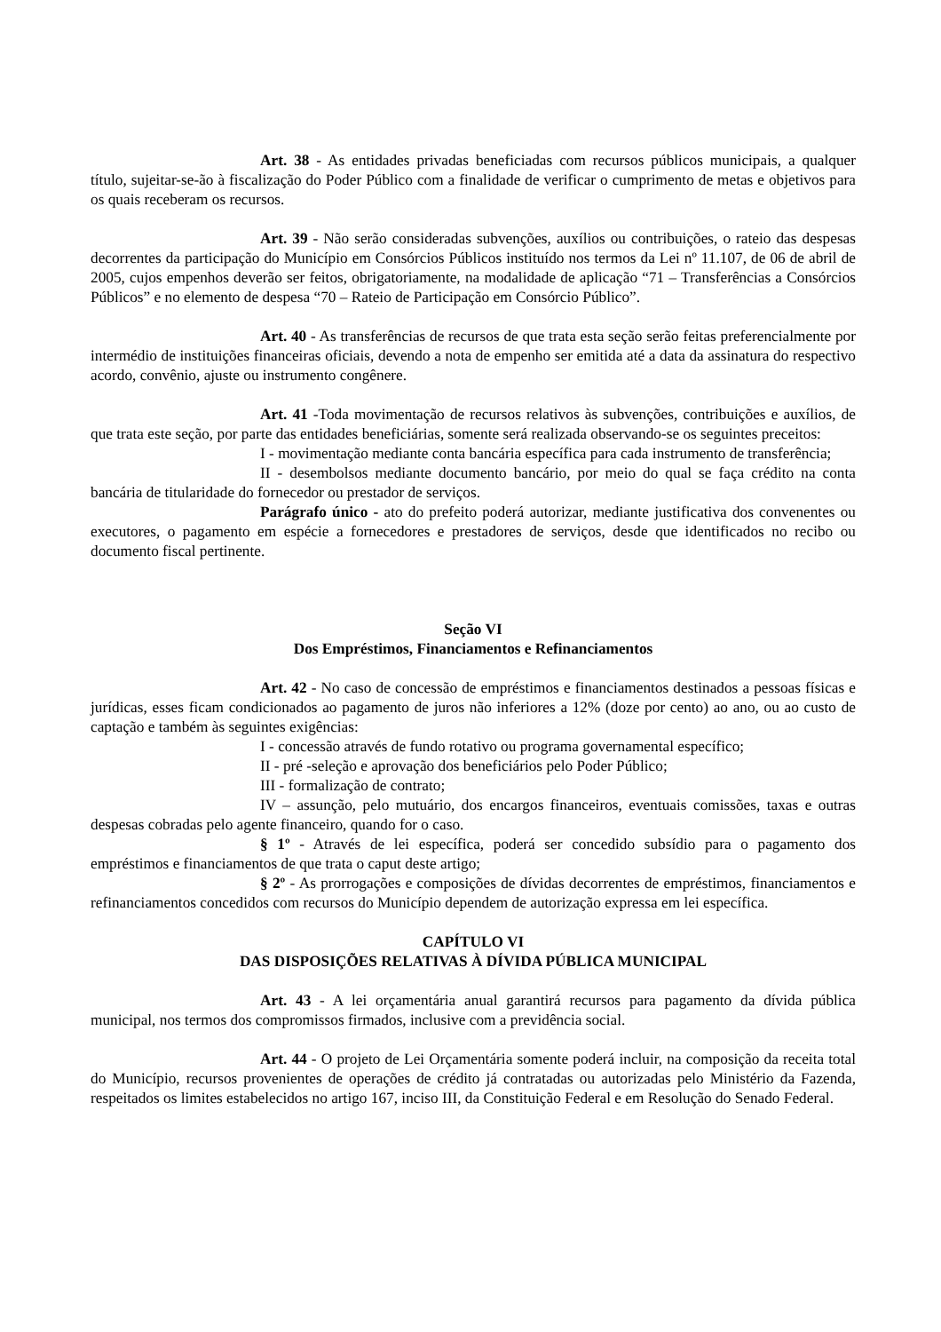Art. 38 - As entidades privadas beneficiadas com recursos públicos municipais, a qualquer título, sujeitar-se-ão à fiscalização do Poder Público com a finalidade de verificar o cumprimento de metas e objetivos para os quais receberam os recursos.
Art. 39 - Não serão consideradas subvenções, auxílios ou contribuições, o rateio das despesas decorrentes da participação do Município em Consórcios Públicos instituído nos termos da Lei nº 11.107, de 06 de abril de 2005, cujos empenhos deverão ser feitos, obrigatoriamente, na modalidade de aplicação “71 – Transferências a Consórcios Públicos” e no elemento de despesa “70 – Rateio de Participação em Consórcio Público”.
Art. 40 - As transferências de recursos de que trata esta seção serão feitas preferencialmente por intermédio de instituições financeiras oficiais, devendo a nota de empenho ser emitida até a data da assinatura do respectivo acordo, convênio, ajuste ou instrumento congênere.
Art. 41 -Toda movimentação de recursos relativos às subvenções, contribuições e auxílios, de que trata este seção, por parte das entidades beneficiárias, somente será realizada observando-se os seguintes preceitos:
I - movimentação mediante conta bancária específica para cada instrumento de transferência;
II - desembolsos mediante documento bancário, por meio do qual se faça crédito na conta bancária de titularidade do fornecedor ou prestador de serviços.
Parágrafo único - ato do prefeito poderá autorizar, mediante justificativa dos convenentes ou executores, o pagamento em espécie a fornecedores e prestadores de serviços, desde que identificados no recibo ou documento fiscal pertinente.
Seção VI
Dos Empréstimos, Financiamentos e Refinanciamentos
Art. 42 - No caso de concessão de empréstimos e financiamentos destinados a pessoas físicas e jurídicas, esses ficam condicionados ao pagamento de juros não inferiores a 12% (doze por cento) ao ano, ou ao custo de captação e também às seguintes exigências:
I - concessão através de fundo rotativo ou programa governamental específico;
II - pré -seleção e aprovação dos beneficiários pelo Poder Público;
III - formalização de contrato;
IV – assunção, pelo mutuário, dos encargos financeiros, eventuais comissões, taxas e outras despesas cobradas pelo agente financeiro, quando for o caso.
§ 1º - Através de lei específica, poderá ser concedido subsídio para o pagamento dos empréstimos e financiamentos de que trata o caput deste artigo;
§ 2º - As prorrogações e composições de dívidas decorrentes de empréstimos, financiamentos e refinanciamentos concedidos com recursos do Município dependem de autorização expressa em lei específica.
CAPÍTULO VI
DAS DISPOSIÇÕES RELATIVAS À DÍVIDA PÚBLICA MUNICIPAL
Art. 43 - A lei orçamentária anual garantirá recursos para pagamento da dívida pública municipal, nos termos dos compromissos firmados, inclusive com a previdência social.
Art. 44 - O projeto de Lei Orçamentária somente poderá incluir, na composição da receita total do Município, recursos provenientes de operações de crédito já contratadas ou autorizadas pelo Ministério da Fazenda, respeitados os limites estabelecidos no artigo 167, inciso III, da Constituição Federal e em Resolução do Senado Federal.